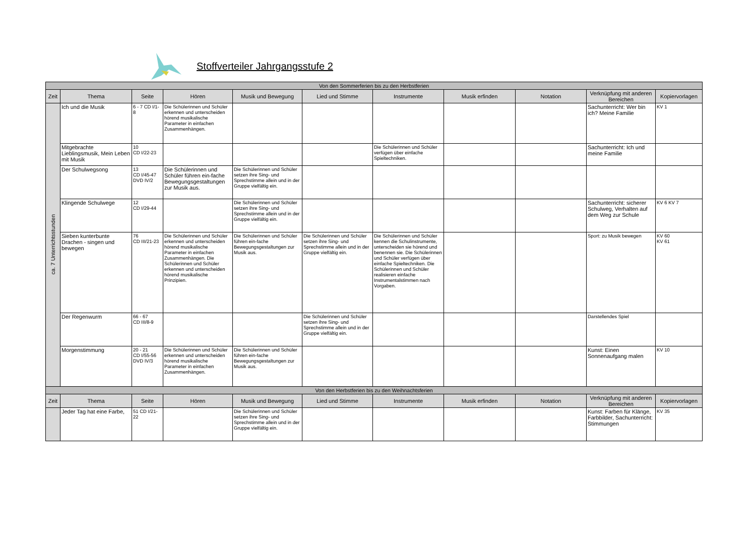Stoffverteiler Jahrgangsstufe 2
| Von den Sommerferien bis zu den Herbstferien | | | | | | | | | | |
| Zeit | Thema | Seite | Hören | Musik und Bewegung | Lied und Stimme | Instrumente | Musik erfinden | Notation | Verknüpfung mit anderen Bereichen | Kopiervorlagen |
| ca. 7 Unterrichtsstunden | Ich und die Musik | 6 - 7 CD I/1-8 | Die Schülerinnen und Schüler erkennen und unterscheiden hörend musikalische Parameter in einfachen Zusammenhängen. | | | | | | Sachunterricht: Wer bin ich? Meine Familie | KV 1 |
| | Mitgebrachte Lieblingsmusik, Mein Leben mit Musik | 10 CD I/22-23 | | | | Die Schülerinnen und Schüler verfügen über einfache Spieltechniken. | | | Sachunterricht: Ich und meine Familie | |
| | Der Schulwegsong | 13 CD I/45-47 DVD IV/2 | Die Schülerinnen und Schüler führen ein-fache Bewegungsgestaltungen zur Musik aus. | Die Schülerinnen und Schüler setzen ihre Sing- und Sprechstimme allein und in der Gruppe vielfältig ein. | | | | | | |
| | Klingende Schulwege | 12 CD I/29-44 | | Die Schülerinnen und Schüler setzen ihre Sing- und Sprechstimme allein und in der Gruppe vielfältig ein. | | | | | Sachunterricht: sicherer Schulweg, Verhalten auf dem Weg zur Schule | KV 6 KV 7 |
| | Sieben kunterbunte Drachen - singen und bewegen | 76 CD III/21-23 | Die Schülerinnen und Schüler erkennen und unterscheiden hörend musikalische Parameter in einfachen Zusammenhängen. Die Schülerinnen und Schüler erkennen und unterscheiden hörend musikalische Prinzipien. | Die Schülerinnen und Schüler führen ein-fache Bewegungsgestaltungen zur Musik aus. | Die Schülerinnen und Schüler setzen ihre Sing- und Sprechstimme allein und in der Gruppe vielfältig ein. | Die Schülerinnen und Schüler kennen die Schulinstrumente, unterscheiden sie hörend und benennen sie. Die Schülerinnen und Schüler verfügen über einfache Spieltechniken. Die Schülerinnen und Schüler realisieren einfache Instrumentalstimmen nach Vorgaben. | | | Sport: zu Musik bewegen | KV 60 KV 61 |
| | Der Regenwurm | 66 - 67 CD III/8-9 | | | Die Schülerinnen und Schüler setzen ihre Sing- und Sprechstimme allein und in der Gruppe vielfältig ein. | | | | Darstellendes Spiel | |
| | Morgenstimmung | 20 - 21 CD I/55-56 DVD IV/3 | Die Schülerinnen und Schüler erkennen und unterscheiden hörend musikalische Parameter in einfachen Zusammenhängen. | Die Schülerinnen und Schüler führen ein-fache Bewegungsgestaltungen zur Musik aus. | | | | | Kunst: Einen Sonnenaufgang malen | KV 10 |
| Von den Herbstferien bis zu den Weihnachtsferien | | | | | | | | | | |
| Zeit | Thema | Seite | Hören | Musik und Bewegung | Lied und Stimme | Instrumente | Musik erfinden | Notation | Verknüpfung mit anderen Bereichen | Kopiervorlagen |
| | Jeder Tag hat eine Farbe, | 51 CD I/21-22 | | Die Schülerinnen und Schüler setzen ihre Sing- und Sprechstimme allein und in der Gruppe vielfältig ein. | | | | | Kunst: Farben für Klänge, Farbbilder, Sachunterricht: Stimmungen | KV 35 |